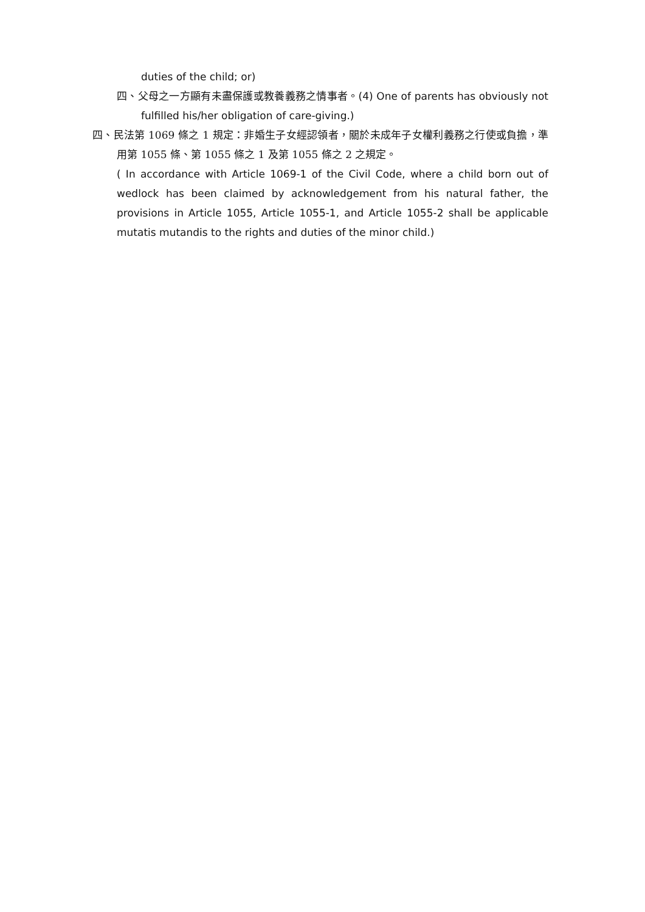duties of the child; or)
四、父母之一方顯有未盡保護或教養義務之情事者。(4) One of parents has obviously not fulfilled his/her obligation of care-giving.)
四、民法第 1069 條之 1 規定：非婚生子女經認領者，關於未成年子女權利義務之行使或負擔，準用第 1055 條、第 1055 條之 1 及第 1055 條之 2 之規定。
( In accordance with Article 1069-1 of the Civil Code, where a child born out of wedlock has been claimed by acknowledgement from his natural father, the provisions in Article 1055, Article 1055-1, and Article 1055-2 shall be applicable mutatis mutandis to the rights and duties of the minor child.)